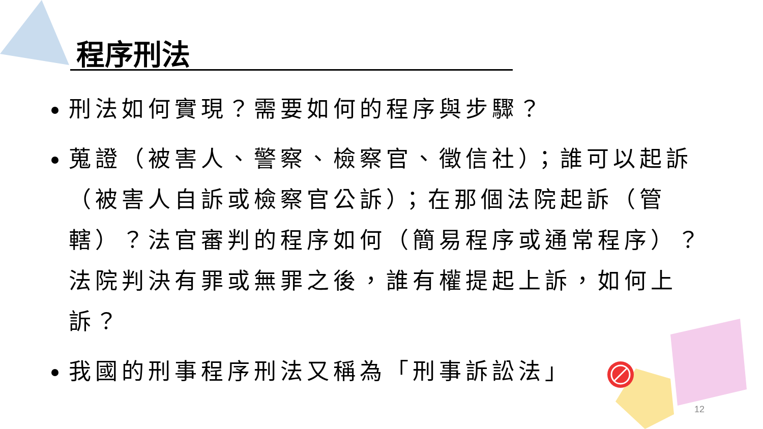程序刑法
刑法如何實現？需要如何的程序與步驟？
蒐證（被害人、警察、檢察官、徵信社）；誰可以起訴（被害人自訴或檢察官公訴）；在那個法院起訴（管轄）？法官審判的程序如何（簡易程序或通常程序）？法院判決有罪或無罪之後，誰有權提起上訴，如何上訴？
我國的刑事程序刑法又稱為「刑事訴訟法」
12